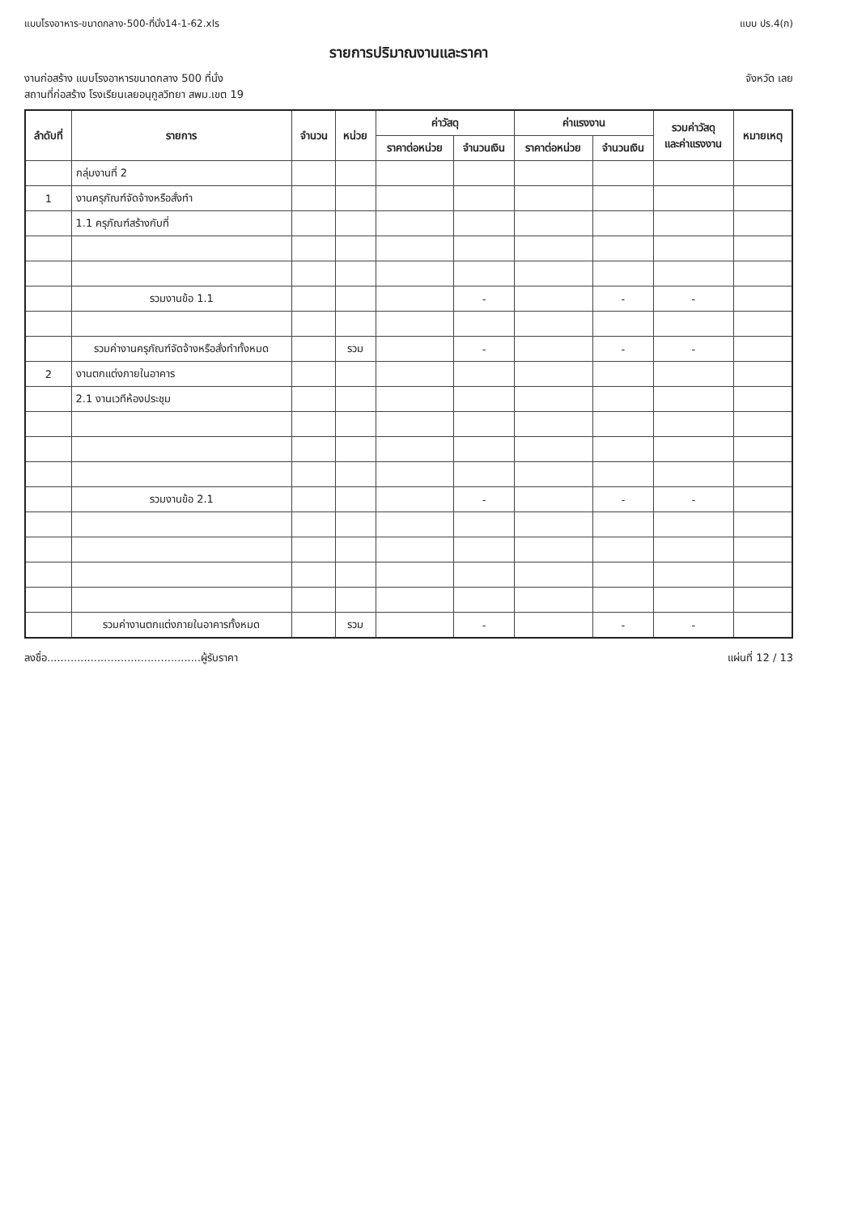แบบโรงอาหาร-ขนาดกลาง-500-ที่นั่ง14-1-62.xls แบบ ปร.4(ก)
รายการปริมาณงานและราคา
งานก่อสร้าง แบบโรงอาหารขนาดกลาง 500 ที่นั่ง
สถานที่ก่อสร้าง โรงเรียนเลยอนุกูลวิทยา สพม.เขต 19
จังหวัด เลย
| ลำดับที่ | รายการ | จำนวน | หน่วย | ค่าวัสดุ | | ค่าแรงงาน | | รวมค่าวัสดุ และค่าแรงงาน | หมายเหตุ |
| --- | --- | --- | --- | --- | --- | --- | --- | --- | --- |
| | | | | ราคาต่อหน่วย | จำนวนเงิน | ราคาต่อหน่วย | จำนวนเงิน | | |
| | กลุ่มงานที่ 2 | | | | | | | | |
| 1 | งานครุภัณฑ์จัดจ้างหรือสั่งทำ | | | | | | | | |
| | 1.1 ครุภัณฑ์สร้างกับที่ | | | | | | | | |
| | รวมงานข้อ 1.1 | | | | - | | - | - | |
| | รวมค่างานครุภัณฑ์จัดจ้างหรือสั่งทำทั้งหมด | | รวม | | - | | - | - | |
| 2 | งานตกแต่งภายในอาคาร | | | | | | | | |
| | 2.1 งานเวทีห้องประชุม | | | | | | | | |
| | รวมงานข้อ 2.1 | | | | - | | - | - | |
| | รวมค่างานตกแต่งภายในอาคารทั้งหมด | | รวม | | - | | - | - | |
ลงชื่อ..............................................ผู้รับราคา แผ่นที่ 12 / 13